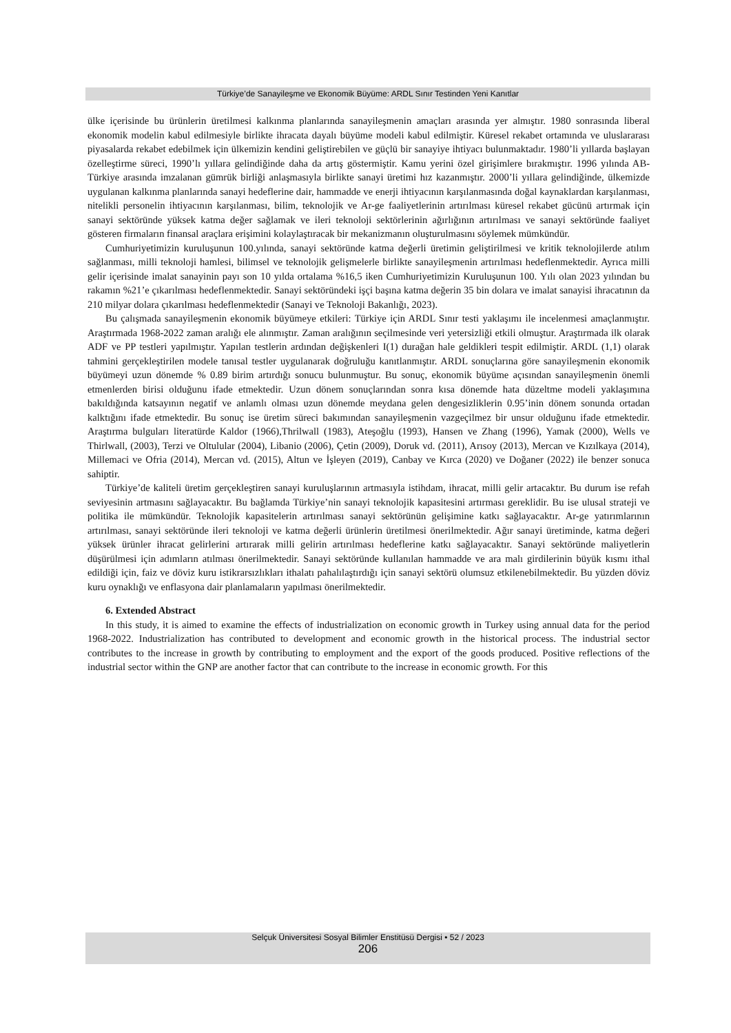Türkiye’de Sanayileşme ve Ekonomik Büyüme: ARDL Sınır Testinden Yeni Kanıtlar
ülke içerisinde bu ürünlerin üretilmesi kalkınma planlarında sanayileşmenin amaçları arasında yer almıştır. 1980 sonrasında liberal ekonomik modelin kabul edilmesiyle birlikte ihracata dayalı büyüme modeli kabul edilmiştir. Küresel rekabet ortamında ve uluslararası piyasalarda rekabet edebilmek için ülkemizin kendini geliştirebilen ve güçlü bir sanayiye ihtiyacı bulunmaktadır. 1980’li yıllarda başlayan özelleştirme süreci, 1990’lı yıllara gelindiğinde daha da artış göstermiştir. Kamu yerini özel girişimlere bırakmıştır. 1996 yılında AB-Türkiye arasında imzalanan gümrük birliği anlaşmasıyla birlikte sanayi üretimi hız kazanmıştır. 2000’li yıllara gelindiğinde, ülkemizde uygulanan kalkınma planlarında sanayi hedeflerine dair, hammadde ve enerji ihtiyacının karşılanmasında doğal kaynaklardan karşılanması, nitelikli personelin ihtiyacının karşılanması, bilim, teknolojik ve Ar-ge faaliyetlerinin artırılması küresel rekabet gücünü artırmak için sanayi sektöründe yüksek katma değer sağlamak ve ileri teknoloji sektörlerinin ağırlığının artırılması ve sanayi sektöründe faaliyet gösteren firmaların finansal araçlara erişimini kolaylaştıracak bir mekanizmanın oluşturulmasını söylemek mümkündür.
Cumhuriyetimizin kuruluşunun 100.yılında, sanayi sektöründe katma değerli üretimin geliştirilmesi ve kritik teknolojilerde atılım sağlanması, milli teknoloji hamlesi, bilimsel ve teknolojik gelişmelerle birlikte sanayileşmenin artırılması hedeflenmektedir. Ayrıca milli gelir içerisinde imalat sanayinin payı son 10 yılda ortalama %16,5 iken Cumhuriyetimizin Kuruluşunun 100. Yılı olan 2023 yılından bu rakamın %21’e çıkarılması hedeflenmektedir. Sanayi sektöründeki işçi başına katma değerin 35 bin dolara ve imalat sanayisi ihracatının da 210 milyar dolara çıkarılması hedeflenmektedir (Sanayi ve Teknoloji Bakanlığı, 2023).
Bu çalışmada sanayileşmenin ekonomik büyümeye etkileri: Türkiye için ARDL Sınır testi yaklaşımı ile incelenmesi amaçlanmıştır. Araştırmada 1968-2022 zaman aralığı ele alınmıştır. Zaman aralığının seçilmesinde veri yetersizliği etkili olmuştur. Araştırmada ilk olarak ADF ve PP testleri yapılmıştır. Yapılan testlerin ardından değişkenleri I(1) durağan hale geldikleri tespit edilmiştir. ARDL (1,1) olarak tahmini gerçekleştirilen modele tanısal testler uygulanarak doğruluğu kanıtlanmıştır. ARDL sonuçlarına göre sanayileşmenin ekonomik büyümeyi uzun dönemde % 0.89 birim artırdığı sonucu bulunmuştur. Bu sonuç, ekonomik büyüme açısından sanayileşmenin önemli etmenlerden birisi olduğunu ifade etmektedir. Uzun dönem sonuçlarından sonra kısa dönemde hata düzeltme modeli yaklaşımına bakıldığında katsayının negatif ve anlamlı olması uzun dönemde meydana gelen dengesizliklerin 0.95’inin dönem sonunda ortadan kalktığını ifade etmektedir. Bu sonuç ise üretim süreci bakımından sanayileşmenin vazgeçilmez bir unsur olduğunu ifade etmektedir. Araştırma bulguları literatürde Kaldor (1966),Thrilwall (1983), Ateşoğlu (1993), Hansen ve Zhang (1996), Yamak (2000), Wells ve Thirlwall, (2003), Terzi ve Oltulular (2004), Libanio (2006), Çetin (2009), Doruk vd. (2011), Arısoy (2013), Mercan ve Kızılkaya (2014), Millemaci ve Ofria (2014), Mercan vd. (2015), Altun ve İşleyen (2019), Canbay ve Kırca (2020) ve Doğaner (2022) ile benzer sonuca sahiptir.
Türkiye’de kaliteli üretim gerçekleştiren sanayi kuruluşlarının artmasıyla istihdam, ihracat, milli gelir artacaktır. Bu durum ise refah seviyesinin artmasını sağlayacaktır. Bu bağlamda Türkiye’nin sanayi teknolojik kapasitesini artırması gereklidir. Bu ise ulusal strateji ve politika ile mümkündür. Teknolojik kapasitelerin artırılması sanayi sektörünün gelişimine katkı sağlayacaktır. Ar-ge yatırımlarının artırılması, sanayi sektöründe ileri teknoloji ve katma değerli ürünlerin üretilmesi önerilmektedir. Ağır sanayi üretiminde, katma değeri yüksek ürünler ihracat gelirlerini artırarak milli gelirin artırılması hedeflerine katkı sağlayacaktır. Sanayi sektöründe maliyetlerin düşürülmesi için adımların atılması önerilmektedir. Sanayi sektöründe kullanılan hammadde ve ara malı girdilerinin büyük kısmı ithal edildiği için, faiz ve döviz kuru istikrarsızlıkları ithalatı pahalılaştırdığı için sanayi sektörü olumsuz etkilenebilmektedir. Bu yüzden döviz kuru oynaklığı ve enflasyona dair planlamaların yapılması önerilmektedir.
6. Extended Abstract
In this study, it is aimed to examine the effects of industrialization on economic growth in Turkey using annual data for the period 1968-2022. Industrialization has contributed to development and economic growth in the historical process. The industrial sector contributes to the increase in growth by contributing to employment and the export of the goods produced. Positive reflections of the industrial sector within the GNP are another factor that can contribute to the increase in economic growth. For this
Selçuk Üniversitesi Sosyal Bilimler Enstitüsü Dergisi • 52 / 2023
206